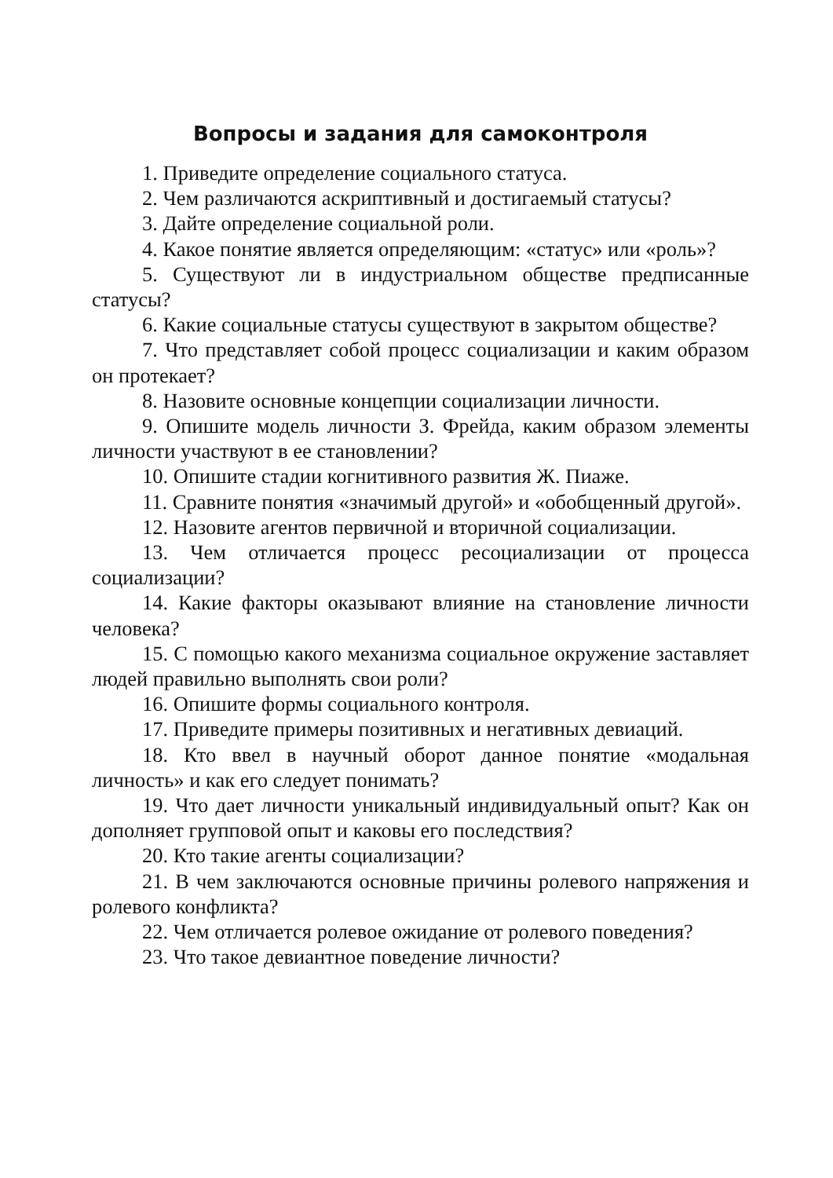Вопросы и задания для самоконтроля
1. Приведите определение социального статуса.
2. Чем различаются аскриптивный и достигаемый статусы?
3. Дайте определение социальной роли.
4. Какое понятие является определяющим: «статус» или «роль»?
5. Существуют ли в индустриальном обществе предписанные статусы?
6. Какие социальные статусы существуют в закрытом обществе?
7. Что представляет собой процесс социализации и каким образом он протекает?
8. Назовите основные концепции социализации личности.
9. Опишите модель личности З. Фрейда, каким образом элементы личности участвуют в ее становлении?
10. Опишите стадии когнитивного развития Ж. Пиаже.
11. Сравните понятия «значимый другой» и «обобщенный другой».
12. Назовите агентов первичной и вторичной социализации.
13. Чем отличается процесс ресоциализации от процесса социализации?
14. Какие факторы оказывают влияние на становление личности человека?
15. С помощью какого механизма социальное окружение заставляет людей правильно выполнять свои роли?
16. Опишите формы социального контроля.
17. Приведите примеры позитивных и негативных девиаций.
18. Кто ввел в научный оборот данное понятие «модальная личность» и как его следует понимать?
19. Что дает личности уникальный индивидуальный опыт? Как он дополняет групповой опыт и каковы его последствия?
20. Кто такие агенты социализации?
21. В чем заключаются основные причины ролевого напряжения и ролевого конфликта?
22. Чем отличается ролевое ожидание от ролевого поведения?
23. Что такое девиантное поведение личности?